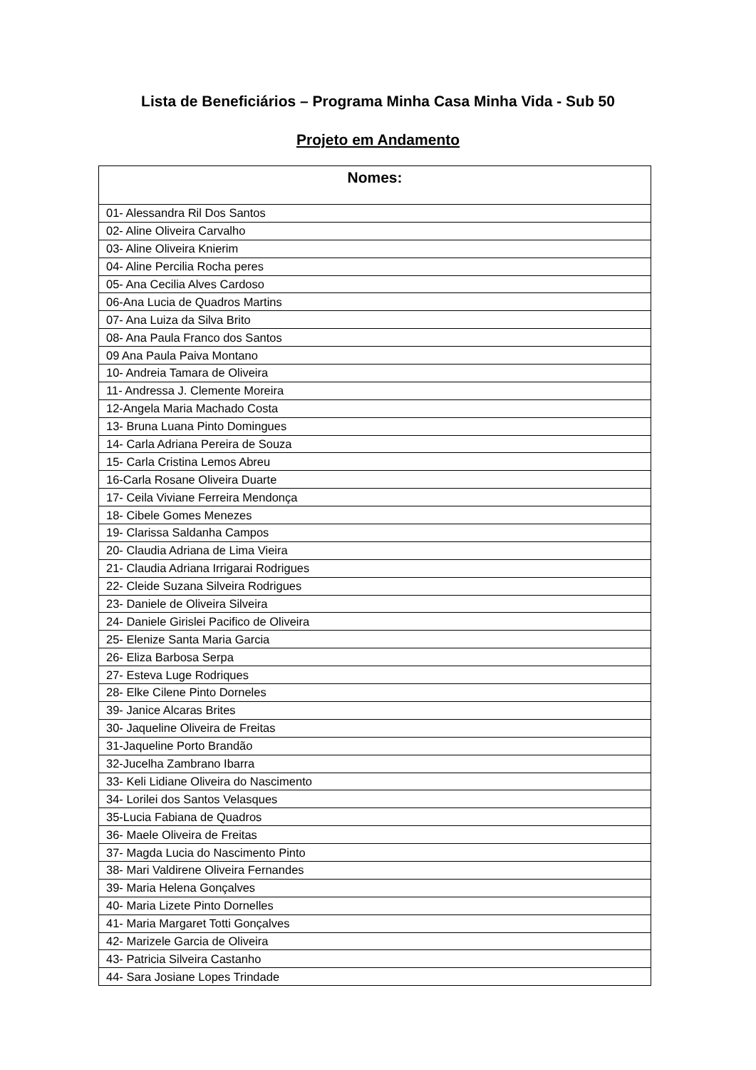Lista de Beneficiários – Programa Minha Casa Minha Vida - Sub 50
Projeto em Andamento
| Nomes: |
| --- |
| 01- Alessandra Ril Dos Santos |
| 02- Aline Oliveira Carvalho |
| 03- Aline Oliveira Knierim |
| 04- Aline Percilia Rocha peres |
| 05- Ana Cecilia Alves Cardoso |
| 06-Ana Lucia de Quadros Martins |
| 07- Ana Luiza da Silva Brito |
| 08- Ana Paula Franco dos Santos |
| 09 Ana Paula Paiva Montano |
| 10- Andreia Tamara de Oliveira |
| 11- Andressa J. Clemente Moreira |
| 12-Angela Maria Machado Costa |
| 13- Bruna Luana Pinto Domingues |
| 14- Carla Adriana Pereira de Souza |
| 15- Carla Cristina Lemos Abreu |
| 16-Carla Rosane Oliveira Duarte |
| 17- Ceila Viviane Ferreira Mendonça |
| 18- Cibele Gomes Menezes |
| 19- Clarissa Saldanha Campos |
| 20- Claudia Adriana de Lima Vieira |
| 21- Claudia Adriana Irrigarai Rodrigues |
| 22- Cleide Suzana Silveira Rodrigues |
| 23- Daniele de Oliveira Silveira |
| 24- Daniele Girislei Pacifico de Oliveira |
| 25- Elenize Santa Maria Garcia |
| 26- Eliza Barbosa Serpa |
| 27- Esteva Luge Rodriques |
| 28- Elke Cilene Pinto Dorneles |
| 39- Janice Alcaras Brites |
| 30- Jaqueline Oliveira de Freitas |
| 31-Jaqueline Porto Brandão |
| 32-Jucelha Zambrano Ibarra |
| 33- Keli Lidiane Oliveira do Nascimento |
| 34- Lorilei dos Santos Velasques |
| 35-Lucia Fabiana de Quadros |
| 36- Maele Oliveira de Freitas |
| 37- Magda Lucia do Nascimento Pinto |
| 38- Mari Valdirene Oliveira Fernandes |
| 39- Maria Helena Gonçalves |
| 40- Maria Lizete Pinto Dornelles |
| 41- Maria Margaret Totti Gonçalves |
| 42- Marizele Garcia de Oliveira |
| 43- Patricia Silveira Castanho |
| 44- Sara Josiane Lopes Trindade |